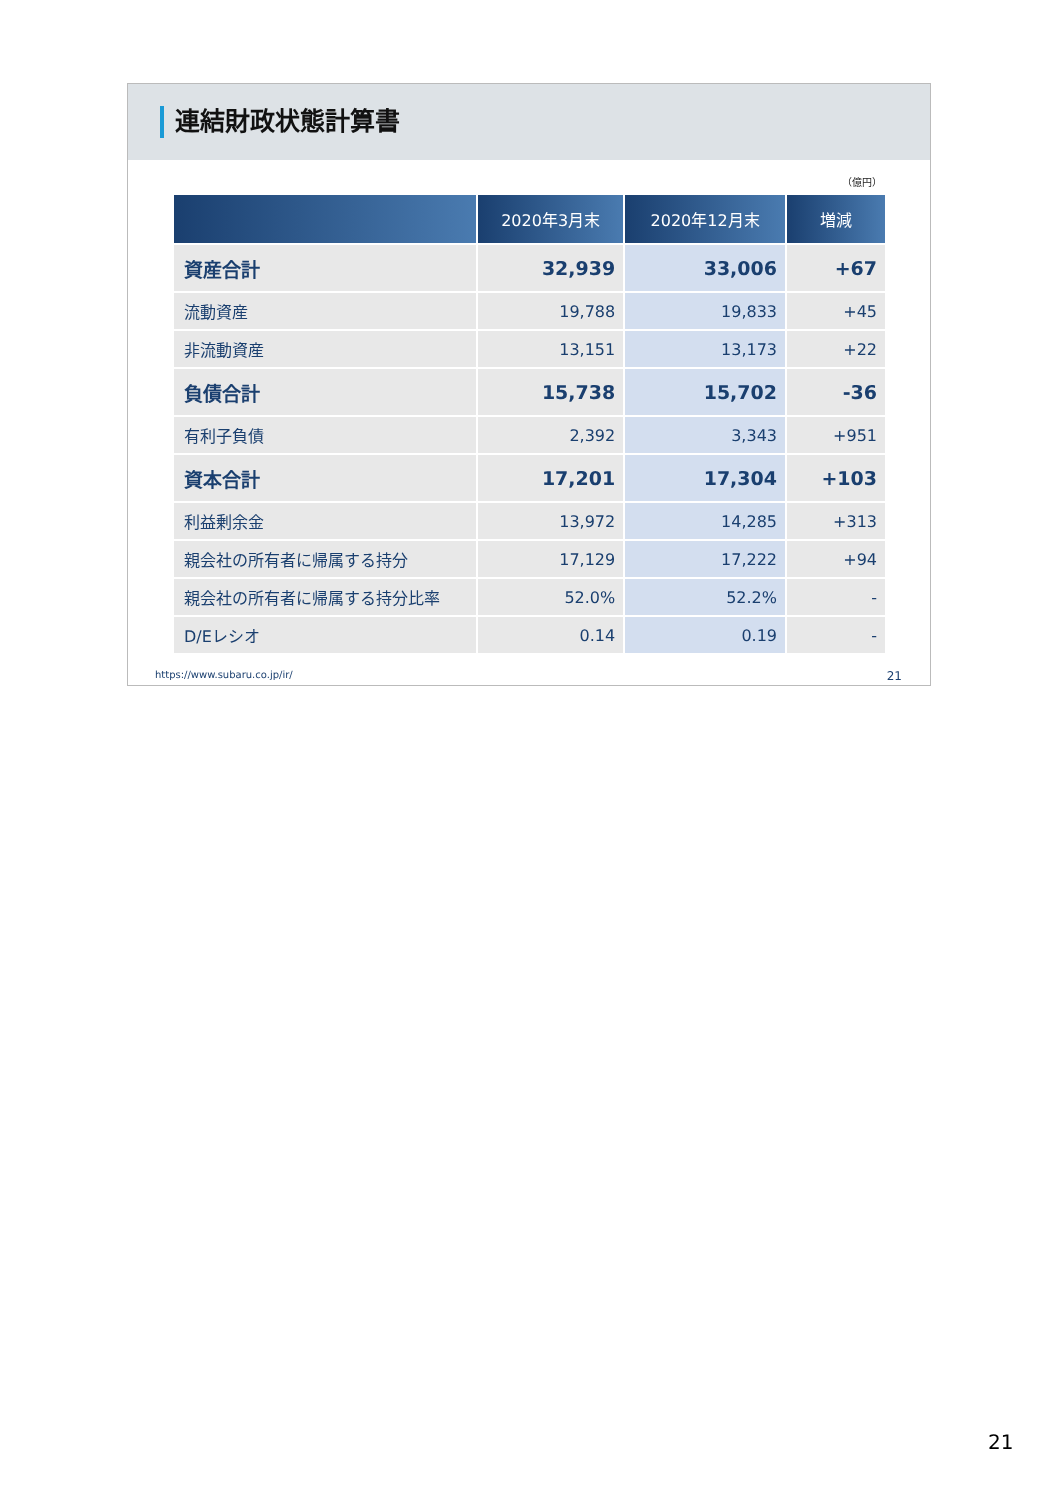連結財政状態計算書
（億円）
| | 2020年3月末 | 2020年12月末 | 増減 |
| --- | --- | --- | --- |
| 資産合計 | 32,939 | 33,006 | +67 |
| 流動資産 | 19,788 | 19,833 | +45 |
| 非流動資産 | 13,151 | 13,173 | +22 |
| 負債合計 | 15,738 | 15,702 | -36 |
| 有利子負債 | 2,392 | 3,343 | +951 |
| 資本合計 | 17,201 | 17,304 | +103 |
| 利益剰余金 | 13,972 | 14,285 | +313 |
| 親会社の所有者に帰属する持分 | 17,129 | 17,222 | +94 |
| 親会社の所有者に帰属する持分比率 | 52.0% | 52.2% | - |
| D/Eレシオ | 0.14 | 0.19 | - |
https://www.subaru.co.jp/ir/ 21
21